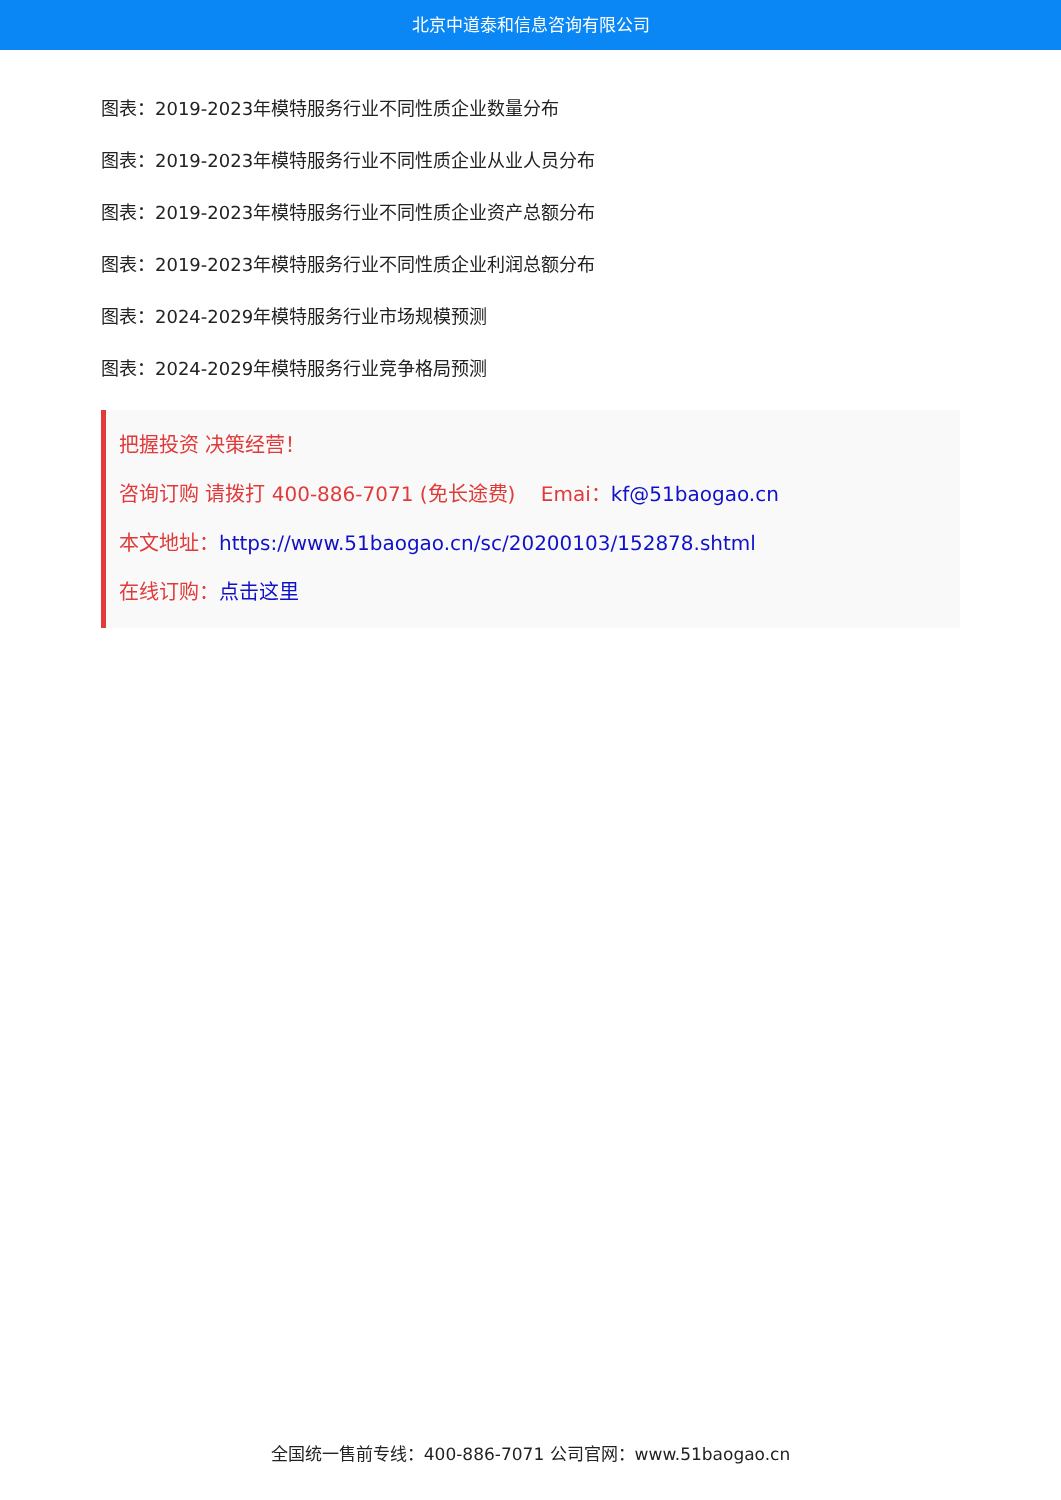北京中道泰和信息咨询有限公司
图表：2019-2023年模特服务行业不同性质企业数量分布
图表：2019-2023年模特服务行业不同性质企业从业人员分布
图表：2019-2023年模特服务行业不同性质企业资产总额分布
图表：2019-2023年模特服务行业不同性质企业利润总额分布
图表：2024-2029年模特服务行业市场规模预测
图表：2024-2029年模特服务行业竞争格局预测
把握投资 决策经营！
咨询订购 请拨打 400-886-7071 (免长途费) Emai：kf@51baogao.cn
本文地址：https://www.51baogao.cn/sc/20200103/152878.shtml
在线订购：点击这里
全国统一售前专线：400-886-7071 公司官网：www.51baogao.cn